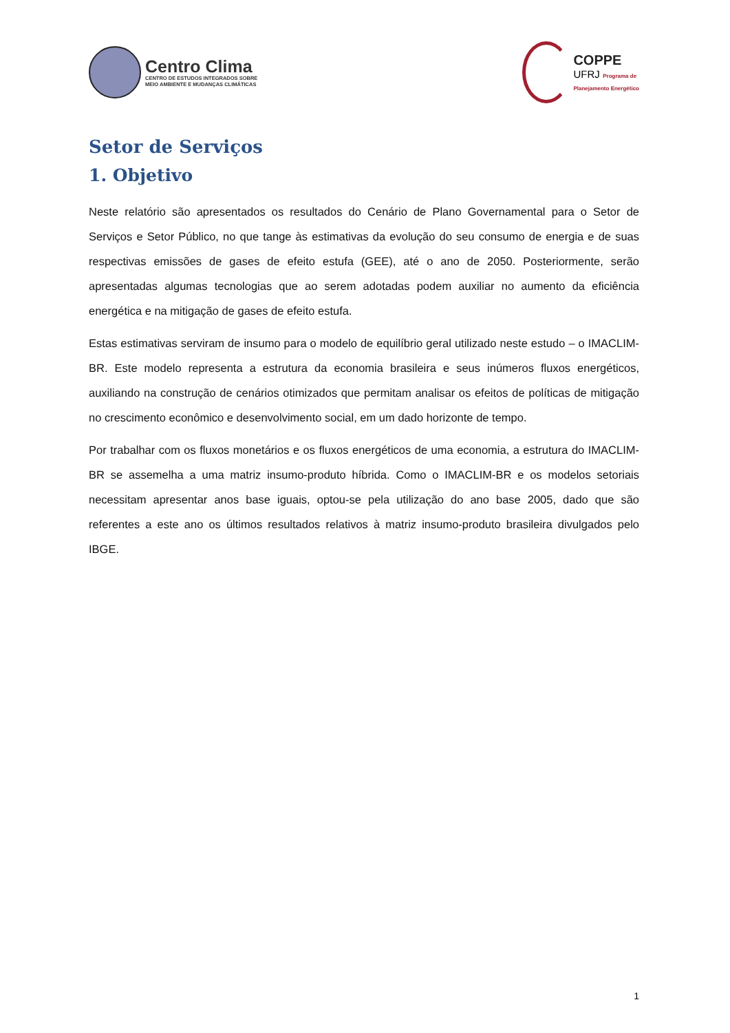Centro Clima
CENTRO DE ESTUDOS INTEGRADOS SOBRE
MEIO AMBIENTE E MUDANÇAS CLIMÁTICAS
COPPE
UFRJ Programa de
Planejamento Energético
Setor de Serviços
1. Objetivo
Neste relatório são apresentados os resultados do Cenário de Plano Governamental para o Setor de Serviços e Setor Público, no que tange às estimativas da evolução do seu consumo de energia e de suas respectivas emissões de gases de efeito estufa (GEE), até o ano de 2050. Posteriormente, serão apresentadas algumas tecnologias que ao serem adotadas podem auxiliar no aumento da eficiência energética e na mitigação de gases de efeito estufa.
Estas estimativas serviram de insumo para o modelo de equilíbrio geral utilizado neste estudo – o IMACLIM-BR. Este modelo representa a estrutura da economia brasileira e seus inúmeros fluxos energéticos, auxiliando na construção de cenários otimizados que permitam analisar os efeitos de políticas de mitigação no crescimento econômico e desenvolvimento social, em um dado horizonte de tempo.
Por trabalhar com os fluxos monetários e os fluxos energéticos de uma economia, a estrutura do IMACLIM-BR se assemelha a uma matriz insumo-produto híbrida. Como o IMACLIM-BR e os modelos setoriais necessitam apresentar anos base iguais, optou-se pela utilização do ano base 2005, dado que são referentes a este ano os últimos resultados relativos à matriz insumo-produto brasileira divulgados pelo IBGE.
1